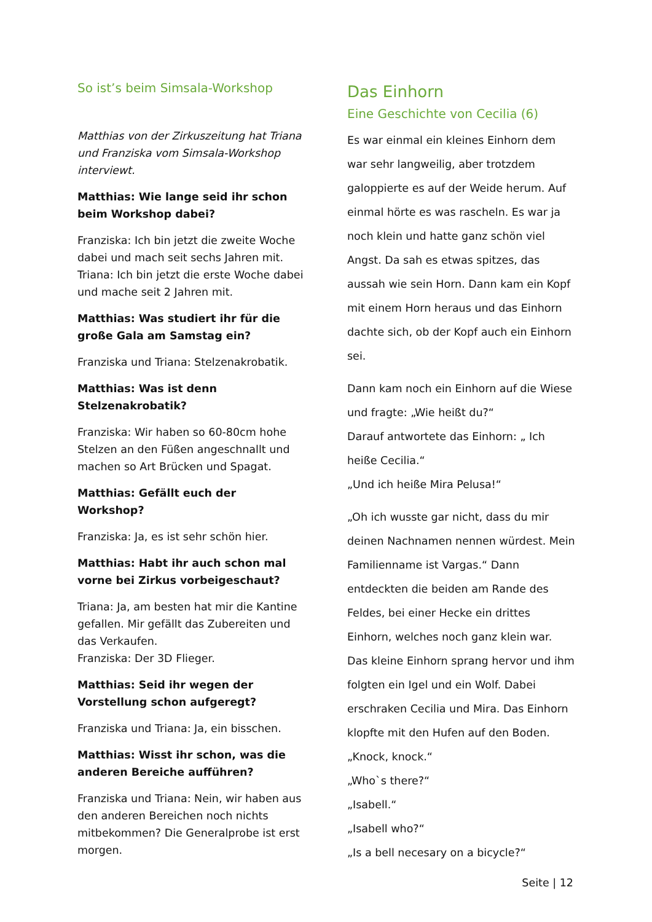So ist’s beim Simsala-Workshop
Matthias von der Zirkuszeitung hat Triana und Franziska vom Simsala-Workshop interviewt.
Matthias: Wie lange seid ihr schon beim Workshop dabei?
Franziska: Ich bin jetzt die zweite Woche dabei und mach seit sechs Jahren mit.
Triana: Ich bin jetzt die erste Woche dabei und mache seit 2 Jahren mit.
Matthias: Was studiert ihr für die große Gala am Samstag ein?
Franziska und Triana: Stelzenakrobatik.
Matthias: Was ist denn Stelzenakrobatik?
Franziska: Wir haben so 60-80cm hohe Stelzen an den Füßen angeschnallt und machen so Art Brücken und Spagat.
Matthias: Gefällt euch der Workshop?
Franziska: Ja, es ist sehr schön hier.
Matthias: Habt ihr auch schon mal vorne bei Zirkus vorbeigeschaut?
Triana: Ja, am besten hat mir die Kantine gefallen. Mir gefällt das Zubereiten und das Verkaufen.
Franziska: Der 3D Flieger.
Matthias: Seid ihr wegen der Vorstellung schon aufgeregt?
Franziska und Triana: Ja, ein bisschen.
Matthias: Wisst ihr schon, was die anderen Bereiche aufführen?
Franziska und Triana: Nein, wir haben aus den anderen Bereichen noch nichts mitbekommen? Die Generalprobe ist erst morgen.
Das Einhorn
Eine Geschichte von Cecilia (6)
Es war einmal ein kleines Einhorn dem war sehr langweilig, aber trotzdem galoppierte es auf der Weide herum. Auf einmal hörte es was rascheln. Es war ja noch klein und hatte ganz schön viel Angst. Da sah es etwas spitzes, das aussah wie sein Horn. Dann kam ein Kopf mit einem Horn heraus und das Einhorn dachte sich, ob der Kopf auch ein Einhorn sei.
Dann kam noch ein Einhorn auf die Wiese und fragte: „Wie heißt du?“
Darauf antwortete das Einhorn: „ Ich heiße Cecilia.“
„Und ich heiße Mira Pelusa!“
„Oh ich wusste gar nicht, dass du mir deinen Nachnamen nennen würdest. Mein Familienname ist Vargas.“ Dann entdeckten die beiden am Rande des Feldes, bei einer Hecke ein drittes Einhorn, welches noch ganz klein war. Das kleine Einhorn sprang hervor und ihm folgten ein Igel und ein Wolf. Dabei erschraken Cecilia und Mira. Das Einhorn klopfte mit den Hufen auf den Boden.
„Knock, knock.“
„Who`s there?“
„Isabell.“
„Isabell who?“
„Is a bell necesary on a bicycle?“
Seite | 12